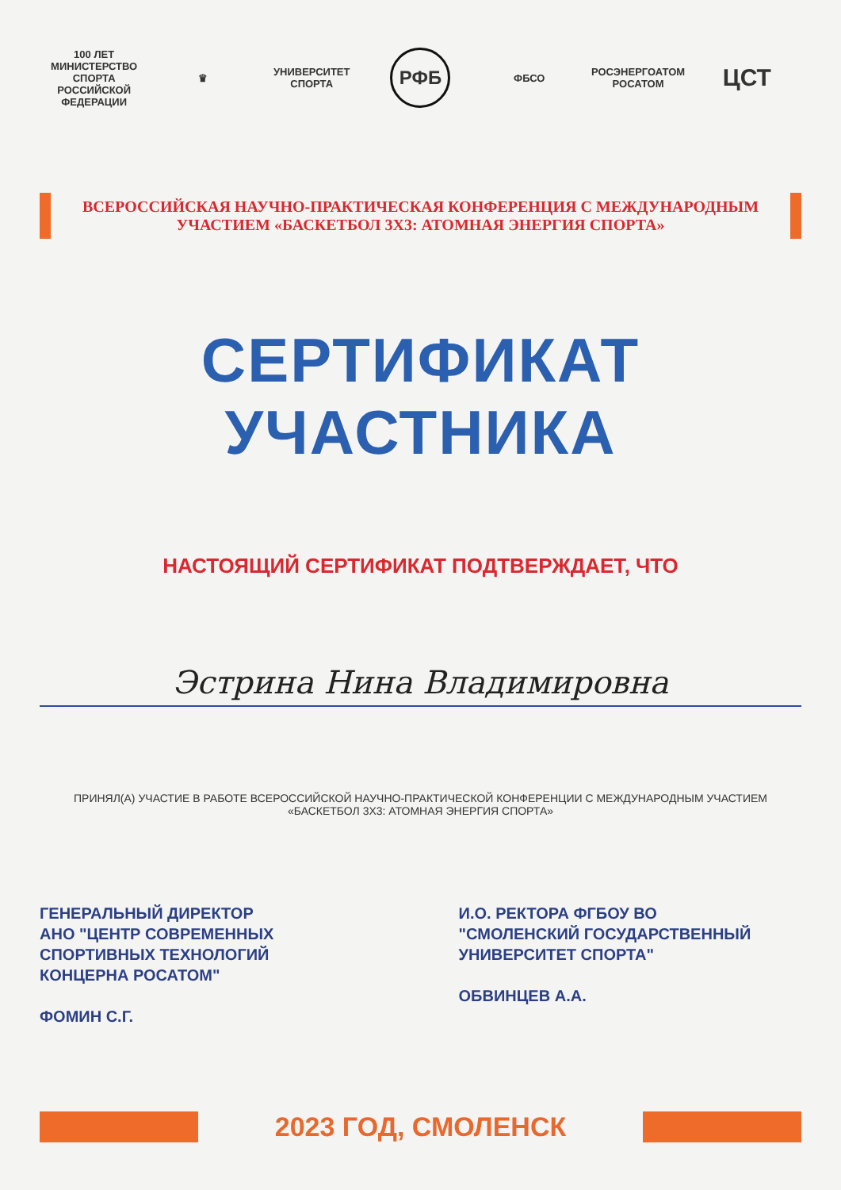100 ЛЕТ
МИНИСТЕРСТВО СПОРТА
РОССИЙСКОЙ ФЕДЕРАЦИИ
♛ УНИВЕРСИТЕТ СПОРТА
РФБ
ФБСО
РОСЭНЕРГОАТОМ
РОСАТОМ
ЦСТ
ВСЕРОССИЙСКАЯ НАУЧНО-ПРАКТИЧЕСКАЯ КОНФЕРЕНЦИЯ С МЕЖДУНАРОДНЫМ УЧАСТИЕМ «БАСКЕТБОЛ 3Х3: АТОМНАЯ ЭНЕРГИЯ СПОРТА»
СЕРТИФИКАТ УЧАСТНИКА
НАСТОЯЩИЙ СЕРТИФИКАТ ПОДТВЕРЖДАЕТ, ЧТО
Эстрина Нина Владимировна
ПРИНЯЛ(А) УЧАСТИЕ В РАБОТЕ ВСЕРОССИЙСКОЙ НАУЧНО-ПРАКТИЧЕСКОЙ КОНФЕРЕНЦИИ С МЕЖДУНАРОДНЫМ УЧАСТИЕМ «БАСКЕТБОЛ 3Х3: АТОМНАЯ ЭНЕРГИЯ СПОРТА»
ГЕНЕРАЛЬНЫЙ ДИРЕКТОР
АНО "ЦЕНТР СОВРЕМЕННЫХ
СПОРТИВНЫХ ТЕХНОЛОГИЙ
КОНЦЕРНА РОСАТОМ"
ФОМИН С.Г.
И.О. РЕКТОРА ФГБОУ ВО
"СМОЛЕНСКИЙ ГОСУДАРСТВЕННЫЙ
УНИВЕРСИТЕТ СПОРТА"
ОБВИНЦЕВ А.А.
2023 ГОД, СМОЛЕНСК